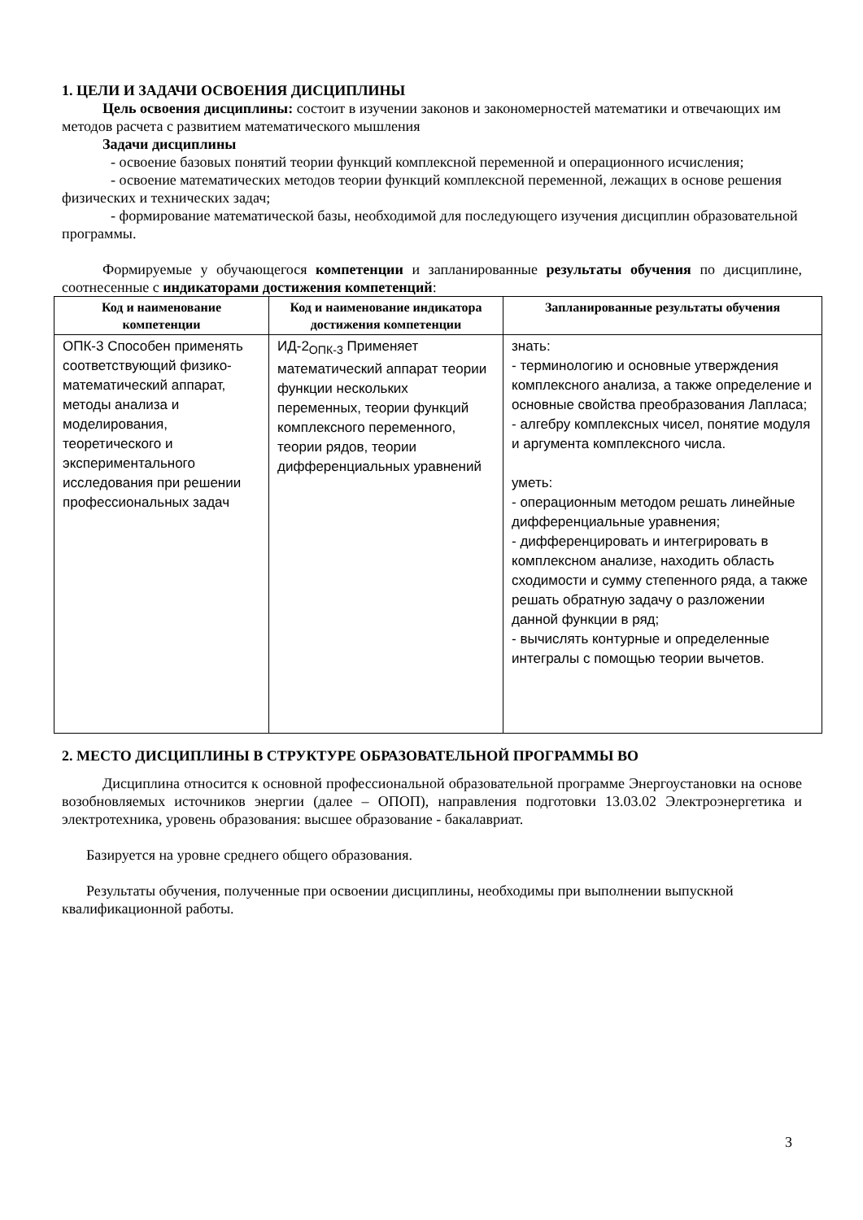1. ЦЕЛИ И ЗАДАЧИ ОСВОЕНИЯ ДИСЦИПЛИНЫ
Цель освоения дисциплины: состоит в изучении законов и закономерностей математики и отвечающих им методов расчета с развитием математического мышления
Задачи дисциплины
- освоение базовых понятий теории функций комплексной переменной и операционного исчисления;
- освоение математических методов теории функций комплексной переменной, лежащих в основе решения физических и технических задач;
- формирование математической базы, необходимой для последующего изучения дисциплин образовательной программы.
Формируемые у обучающегося компетенции и запланированные результаты обучения по дисциплине, соотнесенные с индикаторами достижения компетенций:
| Код и наименование компетенции | Код и наименование индикатора достижения компетенции | Запланированные результаты обучения |
| --- | --- | --- |
| ОПК-3 Способен применять соответствующий физико-математический аппарат, методы анализа и моделирования, теоретического и экспериментального исследования при решении профессиональных задач | ИД-2<sub>ОПК-3</sub> Применяет математический аппарат теории функции нескольких переменных, теории функций комплексного переменного, теории рядов, теории дифференциальных уравнений | знать: - терминологию и основные утверждения комплексного анализа, а также определение и основные свойства преобразования Лапласа; - алгебру комплексных чисел, понятие модуля и аргумента комплексного числа. уметь: - операционным методом решать линейные дифференциальные уравнения; - дифференцировать и интегрировать в комплексном анализе, находить область сходимости и сумму степенного ряда, а также решать обратную задачу о разложении данной функции в ряд; - вычислять контурные и определенные интегралы с помощью теории вычетов. |
2. МЕСТО ДИСЦИПЛИНЫ В СТРУКТУРЕ ОБРАЗОВАТЕЛЬНОЙ ПРОГРАММЫ ВО
Дисциплина относится к основной профессиональной образовательной программе Энергоустановки на основе возобновляемых источников энергии (далее – ОПОП), направления подготовки 13.03.02 Электроэнергетика и электротехника, уровень образования: высшее образование - бакалавриат.
Базируется на уровне среднего общего образования.
Результаты обучения, полученные при освоении дисциплины, необходимы при выполнении выпускной квалификационной работы.
3